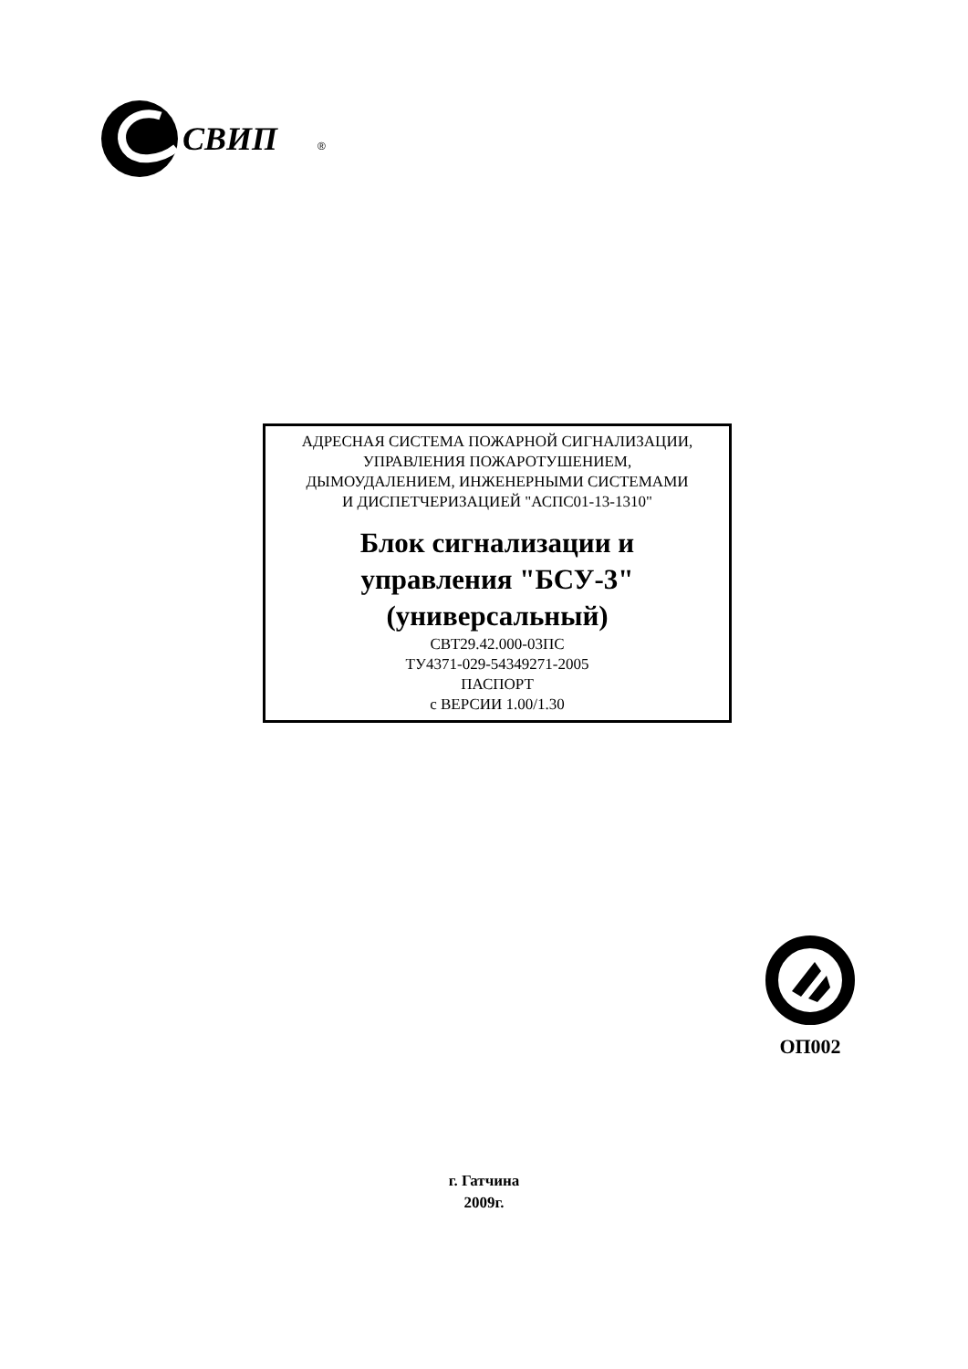СВИП
®
АДРЕСНАЯ СИСТЕМА ПОЖАРНОЙ СИГНАЛИЗАЦИИ,
УПРАВЛЕНИЯ ПОЖАРОТУШЕНИЕМ,
ДЫМОУДАЛЕНИЕМ, ИНЖЕНЕРНЫМИ СИСТЕМАМИ
И ДИСПЕТЧЕРИЗАЦИЕЙ "АСПС01-13-1310"
Блок сигнализации и
управления "БСУ-3"
(универсальный)
СВТ29.42.000-03ПС
ТУ4371-029-54349271-2005
ПАСПОРТ
с ВЕРСИИ 1.00/1.30
ОП002
г. Гатчина
2009г.